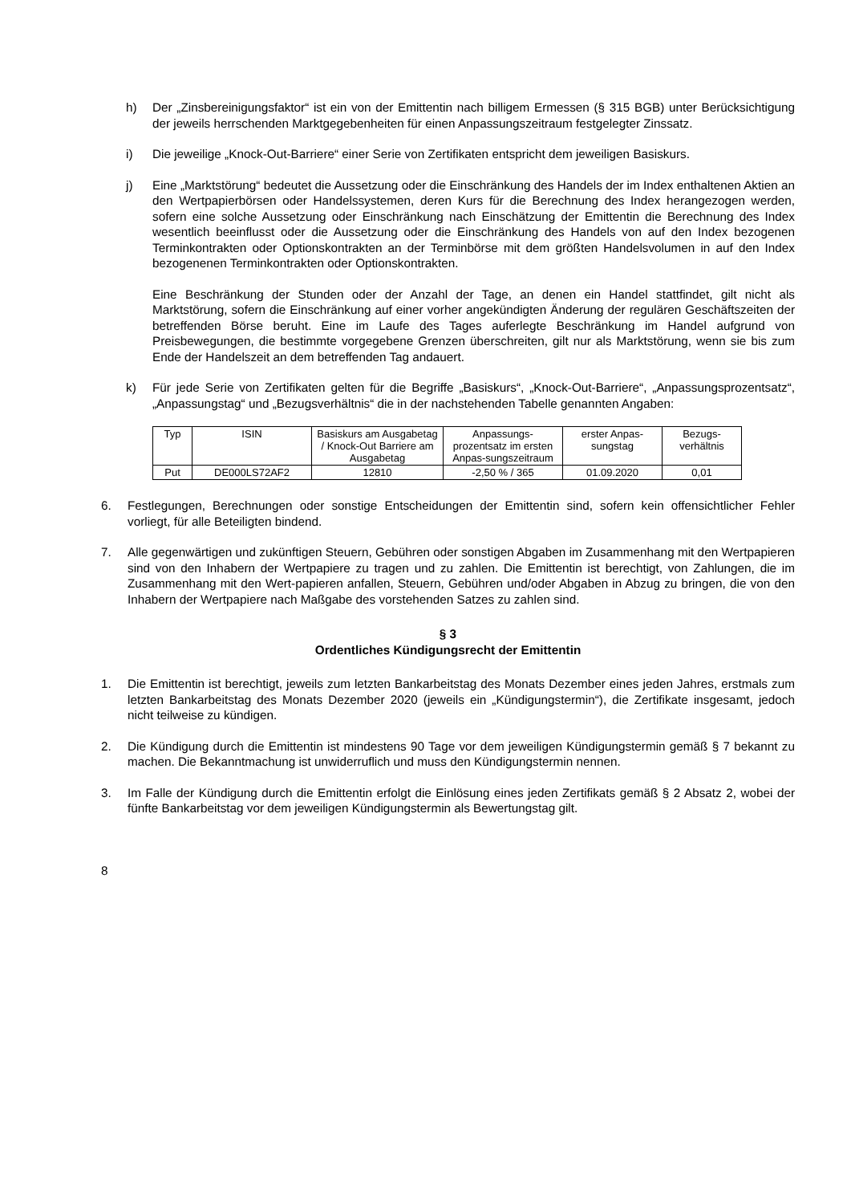h) Der „Zinsbereinigungsfaktor“ ist ein von der Emittentin nach billigem Ermessen (§ 315 BGB) unter Berücksichtigung der jeweils herrschenden Marktgegebenheiten für einen Anpassungszeitraum festgelegter Zinssatz.
i) Die jeweilige „Knock-Out-Barriere“ einer Serie von Zertifikaten entspricht dem jeweiligen Basiskurs.
j) Eine „Marktstörung“ bedeutet die Aussetzung oder die Einschränkung des Handels der im Index enthaltenen Aktien an den Wertpapierbörsen oder Handelssystemen, deren Kurs für die Berechnung des Index herangezogen werden, sofern eine solche Aussetzung oder Einschränkung nach Einschätzung der Emittentin die Berechnung des Index wesentlich beeinflusst oder die Aussetzung oder die Einschränkung des Handels von auf den Index bezogenen Terminkontrakten oder Optionskontrakten an der Terminbörse mit dem größten Handelsvolumen in auf den Index bezogenenen Terminkontrakten oder Optionskontrakten.
Eine Beschränkung der Stunden oder der Anzahl der Tage, an denen ein Handel stattfindet, gilt nicht als Marktstörung, sofern die Einschränkung auf einer vorher angekündigten Änderung der regulären Geschäftszeiten der betreffenden Börse beruht. Eine im Laufe des Tages auferlegte Beschränkung im Handel aufgrund von Preisbewegungen, die bestimmte vorgegebene Grenzen überschreiten, gilt nur als Marktstörung, wenn sie bis zum Ende der Handelszeit an dem betreffenden Tag andauert.
k) Für jede Serie von Zertifikaten gelten für die Begriffe „Basiskurs“, „Knock-Out-Barriere“, „Anpassungsprozentsatz“, „Anpassungstag“ und „Bezugsverhältnis“ die in der nachstehenden Tabelle genannten Angaben:
| Typ | ISIN | Basiskurs am Ausgabetag / Knock-Out Barriere am Ausgabetag | Anpassungs-prozentsatz im ersten Anpas-sungszeitraum | erster Anpas-sungstag | Bezugs-verhältnis |
| --- | --- | --- | --- | --- | --- |
| Put | DE000LS72AF2 | 12810 | -2,50 % / 365 | 01.09.2020 | 0,01 |
6. Festlegungen, Berechnungen oder sonstige Entscheidungen der Emittentin sind, sofern kein offensichtlicher Fehler vorliegt, für alle Beteiligten bindend.
7. Alle gegenwärtigen und zukünftigen Steuern, Gebühren oder sonstigen Abgaben im Zusammenhang mit den Wertpapieren sind von den Inhabern der Wertpapiere zu tragen und zu zahlen. Die Emittentin ist berechtigt, von Zahlungen, die im Zusammenhang mit den Wert-papieren anfallen, Steuern, Gebühren und/oder Abgaben in Abzug zu bringen, die von den Inhabern der Wertpapiere nach Maßgabe des vorstehenden Satzes zu zahlen sind.
§ 3
Ordentliches Kündigungsrecht der Emittentin
1. Die Emittentin ist berechtigt, jeweils zum letzten Bankarbeitstag des Monats Dezember eines jeden Jahres, erstmals zum letzten Bankarbeitstag des Monats Dezember 2020 (jeweils ein „Kündigungstermin“), die Zertifikate insgesamt, jedoch nicht teilweise zu kündigen.
2. Die Kündigung durch die Emittentin ist mindestens 90 Tage vor dem jeweiligen Kündigungstermin gemäß § 7 bekannt zu machen. Die Bekanntmachung ist unwiderruflich und muss den Kündigungstermin nennen.
3. Im Falle der Kündigung durch die Emittentin erfolgt die Einlösung eines jeden Zertifikats gemäß § 2 Absatz 2, wobei der fünfte Bankarbeitstag vor dem jeweiligen Kündigungstermin als Bewertungstag gilt.
8